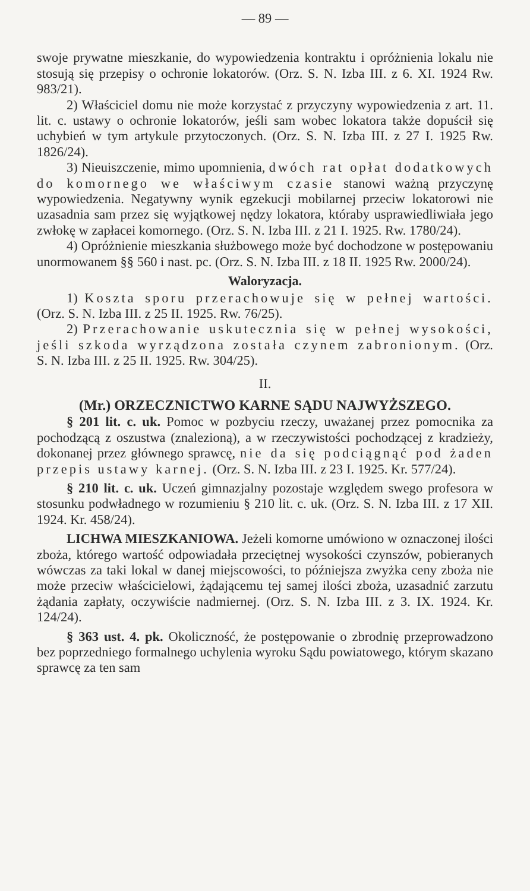— 89 —
swoje prywatne mieszkanie, do wypowiedzenia kontraktu i opróżnienia lokalu nie stosują się przepisy o ochronie lokatorów. (Orz. S. N. Izba III. z 6. XI. 1924 Rw. 983/21).
2) Właściciel domu nie może korzystać z przyczyny wypowiedzenia z art. 11. lit. c. ustawy o ochronie lokatorów, jeśli sam wobec lokatora także dopuścił się uchybień w tym artykule przytoczonych. (Orz. S. N. Izba III. z 27 I. 1925 Rw. 1826/24).
3) Nieuiszczenie, mimo upomnienia, dwóch rat opłat dodatkowych do komornego we właściwym czasie stanowi ważną przyczynę wypowiedzenia. Negatywny wynik egzekucji mobilarnej przeciw lokatorowi nie uzasadnia sam przez się wyjątkowej nędzy lokatora, któraby usprawiedliwiała jego zwłokę w zapłacei komornego. (Orz. S. N. Izba III. z 21 I. 1925. Rw. 1780/24).
4) Opróżnienie mieszkania służbowego może być dochodzone w postępowaniu unormowanem §§ 560 i nast. pc. (Orz. S. N. Izba III. z 18 II. 1925 Rw. 2000/24).
Waloryzacja.
1) Koszta sporu przerachowuje się w pełnej wartości. (Orz. S. N. Izba III. z 25 II. 1925. Rw. 76/25).
2) Przerachowanie uskutecznia się w pełnej wysokości, jeśli szkoda wyrządzona została czynem zabronionym. (Orz. S. N. Izba III. z 25 II. 1925. Rw. 304/25).
II.
(Mr.) ORZECZNICTWO KARNE SĄDU NAJWYŻSZEGO.
§ 201 lit. c. uk. Pomoc w pozbyciu rzeczy, uważanej przez pomocnika za pochodzącą z oszustwa (znalezioną), a w rzeczywistości pochodzącej z kradzieży, dokonanej przez głównego sprawcę, nie da się podciągnąć pod żaden przepis ustawy karnej. (Orz. S. N. Izba III. z 23 I. 1925. Kr. 577/24).
§ 210 lit. c. uk. Uczeń gimnazjalny pozostaje względem swego profesora w stosunku podwładnego w rozumieniu § 210 lit. c. uk. (Orz. S. N. Izba III. z 17 XII. 1924. Kr. 458/24).
LICHWA MIESZKANIOWA. Jeżeli komorne umówiono w oznaczonej ilości zboża, którego wartość odpowiadała przeciętnej wysokości czynszów, pobieranych wówczas za taki lokal w danej miejscowości, to późniejsza zwyżka ceny zboża nie może przeciw właścicielowi, żądającemu tej samej ilości zboża, uzasadnić zarzutu żądania zapłaty, oczywiście nadmiernej. (Orz. S. N. Izba III. z 3. IX. 1924. Kr. 124/24).
§ 363 ust. 4. pk. Okoliczność, że postępowanie o zbrodnię przeprowadzono bez poprzedniego formalnego uchylenia wyroku Sądu powiatowego, którym skazano sprawcę za ten sam